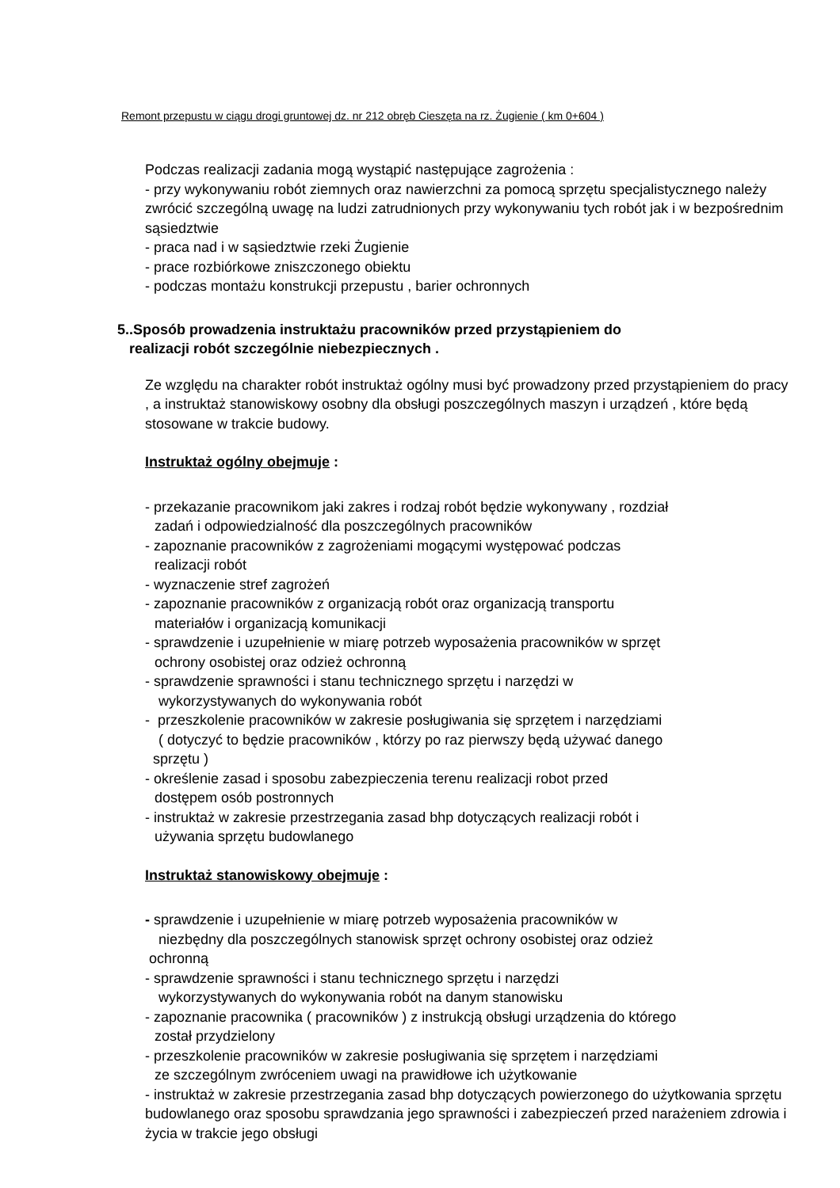Remont przepustu w ciągu drogi gruntowej dz. nr 212 obręb Cieszęta na rz. Żugienie ( km 0+604 )
Podczas realizacji zadania mogą wystąpić następujące zagrożenia :
- przy wykonywaniu robót ziemnych oraz nawierzchni za pomocą sprzętu specjalistycznego należy zwrócić szczególną uwagę na ludzi zatrudnionych przy wykonywaniu tych robót jak i w bezpośrednim sąsiedztwie
- praca nad i w sąsiedztwie rzeki Żugienie
- prace rozbiórkowe zniszczonego obiektu
- podczas montażu konstrukcji przepustu , barier ochronnych
5..Sposób prowadzenia instruktażu pracowników przed przystąpieniem do
realizacji robót szczególnie niebezpiecznych .
Ze względu na charakter robót instruktaż ogólny musi być prowadzony przed przystąpieniem do pracy , a instruktaż stanowiskowy osobny dla obsługi poszczególnych maszyn i urządzeń , które będą stosowane w trakcie budowy.
Instruktaż ogólny obejmuje :
- przekazanie pracownikom jaki zakres i rodzaj robót będzie wykonywany , rozdział
zadań i odpowiedzialność dla poszczególnych pracowników
- zapoznanie pracowników z zagrożeniami mogącymi występować podczas
realizacji robót
- wyznaczenie stref zagrożeń
- zapoznanie pracowników z organizacją robót oraz organizacją transportu
materiałów i organizacją komunikacji
- sprawdzenie i uzupełnienie w miarę potrzeb wyposażenia pracowników w sprzęt
ochrony osobistej oraz odzież ochronną
- sprawdzenie sprawności i stanu technicznego sprzętu i narzędzi w
wykorzystywanych do wykonywania robót
- przeszkolenie pracowników w zakresie posługiwania się sprzętem i narzędziami
( dotyczyć to będzie pracowników , którzy po raz pierwszy będą używać danego
sprzętu )
- określenie zasad i sposobu zabezpieczenia terenu realizacji robot przed
dostępem osób postronnych
- instruktaż w zakresie przestrzegania zasad bhp dotyczących realizacji robót i
używania sprzętu budowlanego
Instruktaż stanowiskowy obejmuje :
- sprawdzenie i uzupełnienie w miarę potrzeb wyposażenia pracowników w
niezbędny dla poszczególnych stanowisk sprzęt ochrony osobistej oraz odzież
ochronną
- sprawdzenie sprawności i stanu technicznego sprzętu i narzędzi
wykorzystywanych do wykonywania robót na danym stanowisku
- zapoznanie pracownika ( pracowników ) z instrukcją obsługi urządzenia do którego
został przydzielony
- przeszkolenie pracowników w zakresie posługiwania się sprzętem i narzędziami
ze szczególnym zwróceniem uwagi na prawidłowe ich użytkowanie
- instruktaż w zakresie przestrzegania zasad bhp dotyczących powierzonego do użytkowania sprzętu budowlanego oraz sposobu sprawdzania jego sprawności i zabezpieczeń przed narażeniem zdrowia i życia w trakcie jego obsługi